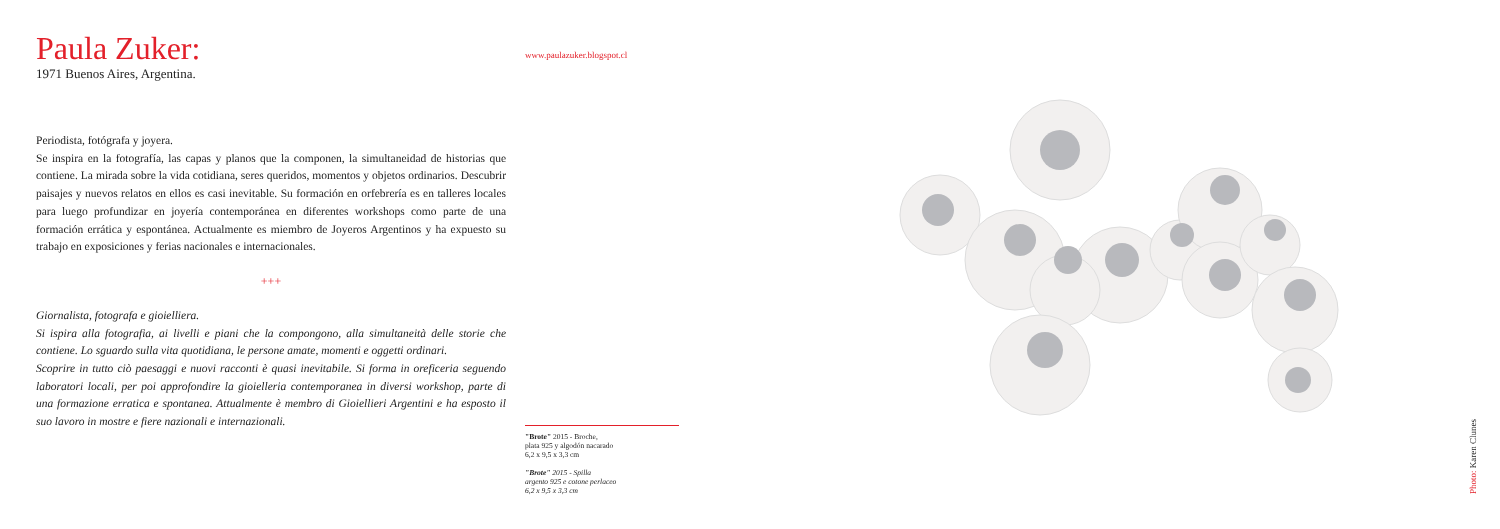Paula Zuker:
1971 Buenos Aires, Argentina.
Periodista, fotógrafa y joyera.
Se inspira en la fotografía, las capas y planos que la componen, la simultaneidad de historias que contiene. La mirada sobre la vida cotidiana, seres queridos, momentos y objetos ordinarios. Descubrir paisajes y nuevos relatos en ellos es casi inevitable. Su formación en orfebrería es en talleres locales para luego profundizar en joyería contemporánea en diferentes workshops como parte de una formación errática y espontánea. Actualmente es miembro de Joyeros Argentinos y ha expuesto su trabajo en exposiciones y ferias nacionales e internacionales.
+++
Giornalista, fotografa e gioielliera.
Si ispira alla fotografia, ai livelli e piani che la compongono, alla simultaneità delle storie che contiene. Lo sguardo sulla vita quotidiana, le persone amate, momenti e oggetti ordinari.
Scoprire in tutto ciò paesaggi e nuovi racconti è quasi inevitabile. Si forma in oreficeria seguendo laboratori locali, per poi approfondire la gioielleria contemporanea in diversi workshop, parte di una formazione erratica e spontanea. Attualmente è membro di Gioiellieri Argentini e ha esposto il suo lavoro in mostre e fiere nazionali e internazionali.
www.paulazuker.blogspot.cl
"Brote" 2015 - Broche,
plata 925 y algodón nacarado
6,2 x 9,5 x 3,3 cm
"Brote" 2015 - Spilla
argento 925 e cotone perlaceo
6,2 x 9,5 x 3,3 cm
Photo: Karen Clunes